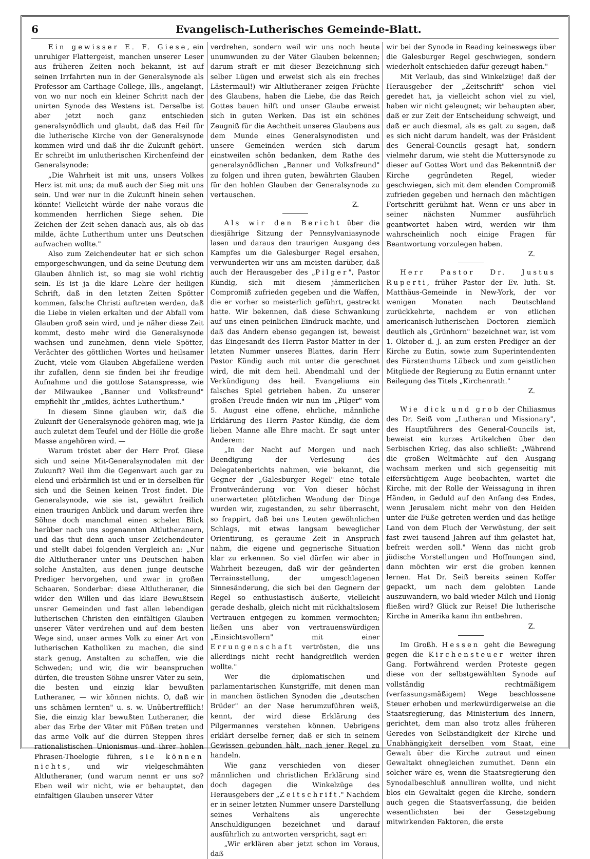6 Evangelisch-Lutherisches Gemeinde-Blatt.
Ein gewisser E. F. Giese, ein unruhiger Flattergeist, manchen unserer Leser aus früheren Zeiten noch bekannt, ist auf seinen Irrfahrten nun in der Generalsynode als Professor am Carthage College, Ills., angelangt, von wo nur noch ein kleiner Schritt nach der unirten Synode des Westens ist. Derselbe ist aber jetzt noch ganz entschieden generalsynödlich und glaubt, daß das Heil für die lutherische Kirche von der Generalsynode kommen wird und daß ihr die Zukunft gehört. Er schreibt im unlutherischen Kirchenfeind der Generalsynode:
„Die Wahrheit ist mit uns, unsers Volkes Herz ist mit uns; da muß auch der Sieg mit uns sein. Und wer nur in die Zukunft hinein sehen könnte! Vielleicht würde der nahe voraus die kommenden herrlichen Siege sehen. Die Zeichen der Zeit sehen danach aus, als ob das milde, ächte Lutherthum unter uns Deutschen aufwachen wollte."
Also zum Zeichendeuter hat er sich schon emporgeschwungen, und da seine Deutung dem Glauben ähnlich ist, so mag sie wohl richtig sein. Es ist ja die klare Lehre der heiligen Schrift, daß in den letzten Zeiten Spötter kommen, falsche Christi auftreten werden, daß die Liebe in vielen erkalten und der Abfall vom Glauben groß sein wird, und je näher diese Zeit kommt, desto mehr wird die Generalsynode wachsen und zunehmen, denn viele Spötter, Verächter des göttlichen Wortes und heilsamer Zucht, viele vom Glauben Abgefallene werden ihr zufallen, denn sie finden bei ihr freudige Aufnahme und die gottlose Satanspresse, wie der Milwaukee „Banner und Volksfreund" empfiehlt ihr „mildes, ächtes Lutherthum."
In diesem Sinne glauben wir, daß die Zukunft der Generalsynode gehören mag, wie ja auch zuletzt dem Teufel und der Hölle die große Masse angehören wird. —
Warum tröstet aber der Herr Prof. Giese sich und seine Mit-Generalsynodalen mit der Zukunft? Weil ihm die Gegenwart auch gar zu elend und erbärmlich ist und er in derselben für sich und die Seinen keinen Trost findet. Die Generalsynode, wie sie ist, gewährt freilich einen traurigen Anblick und darum werfen ihre Söhne doch manchmal einen schelen Blick herüber nach uns sogenannten Altlutheranern, und das thut denn auch unser Zeichendeuter und stellt dabei folgenden Vergleich an: „Nur die Altlutheraner unter uns Deutschen haben solche Anstalten, aus denen junge deutsche Prediger hervorgehen, und zwar in großen Schaaren. Sonderbar: diese Altlutheraner, die wider den Willen und das klare Bewußtsein unsrer Gemeinden und fast allen lebendigen lutherischen Christen den einfältigen Glauben unserer Väter verdrehen und auf dem besten Wege sind, unser armes Volk zu einer Art von lutherischen Katholiken zu machen, die sind stark genug, Anstalten zu schaffen, wie die Schweden; und wir, die wir beanspruchen dürfen, die treusten Söhne unsrer Väter zu sein, die besten und einzig klar bewußten Lutheraner, — wir können nichts. O, daß wir uns schämen lernten" u. s. w. Unübertrefflich! Sie, die einzig klar bewußten Lutheraner, die aber das Erbe der Väter mit Füßen treten und das arme Volk auf die dürren Steppen ihres rationalistischen Unionismus und ihrer hohlen Phrasen-Thoelogie führen, sie können nichts, und wir vielgeschmähten Altlutheraner, (und warum nennt er uns so? Eben weil wir nicht, wie er behauptet, den einfältigen Glauben unserer Väter
verdrehen, sondern weil wir uns noch heute unumwunden zu der Väter Glauben bekennen; darum straft er mit dieser Bezeichnung sich selber Lügen und erweist sich als ein freches Lästermaul!) wir Altlutheraner zeigen Früchte des Glaubens, haben die Liebe, die das Reich Gottes bauen hilft und unser Glaube erweist sich in guten Werken. Das ist ein schönes Zeugniß für die Aechtheit unseres Glaubens aus dem Munde eines Generalsynodisten und unsere Gemeinden werden sich darum einstweilen schön bedanken, dem Rathe des generalsynödlichen „Banner und Volksfreund" zu folgen und ihren guten, bewährten Glauben für den hohlen Glauben der Generalsynode zu vertauschen.
Z.
Als wir den Bericht über die diesjährige Sitzung der Pennsylvaniasynode lasen und daraus den traurigen Ausgang des Kampfes um die Galesburger Regel ersahen, verwunderten wir uns am meisten darüber, daß auch der Herausgeber des „Pilger", Pastor Kündig, sich mit diesem jämmerlichen Compromiß zufrieden gegeben und die Waffen, die er vorher so meisterlich geführt, gestreckt hatte. Wir bekennen, daß diese Schwankung auf uns einen peinlichen Eindruck machte, und daß das Andern ebenso gegangen ist, beweist das Eingesandt des Herrn Pastor Matter in der letzten Nummer unseres Blattes, darin Herr Pastor Kündig auch mit unter die gerechnet wird, die mit dem heil. Abendmahl und der Verkündigung des heil. Evangeliums ein falsches Spiel getrieben haben. Zu unserer großen Freude finden wir nun im „Pilger" vom 5. August eine offene, ehrliche, männliche Erklärung des Herrn Pastor Kündig, die dem lieben Manne alle Ehre macht. Er sagt unter Anderem:
„In der Nacht auf Morgen und nach Beendigung der Verlesung des Delegatenberichts nahmen, wie bekannt, die Gegner der „Galesburger Regel" eine totale Frontveränderung vor. Von dieser höchst unerwarteten plötzlichen Wendung der Dinge wurden wir, zugestanden, zu sehr überrascht, so frappirt, daß bei uns Leuten gewöhnlichen Schlags, mit etwas langsam beweglicher Orientirung, es geraume Zeit in Anspruch nahm, die eigene und gegnerische Situation klar zu erkennen. So viel dürfen wir aber in Wahrheit bezeugen, daß wir der geänderten Terrainsstellung, der umgeschlagenen Sinnesänderung, die sich bei den Gegnern der Regel so enthusiastisch äußerte, vielleicht gerade deshalb, gleich nicht mit rückhaltslosem Vertrauen entgegen zu kommen vermochten; ließen uns aber von vertrauenswürdigen „Einsichtsvollern" mit einer Errungenschaft vertrösten, die uns allerdings nicht recht handgreiflich werden wollte."
Wer die diplomatischen und parlamentarischen Kunstgriffe, mit denen man in manchen östlichen Synoden die „deutschen Brüder" an der Nase herumzuführen weiß, kennt, der wird diese Erklärung des Pilgermannes verstehen können. Uebrigens erklärt derselbe ferner, daß er sich in seinem Gewissen gebunden hält, nach jener Regel zu handeln.
Wie ganz verschieden von dieser männlichen und christlichen Erklärung sind doch dagegen die Winkelzüge des Herausgebers der „Zeitschrift." Nachdem er in seiner letzten Nummer unsere Darstellung seines Verhaltens als ungerechte Anschuldigungen bezeichnet und darauf ausführlich zu antworten verspricht, sagt er:
„Wir erklären aber jetzt schon im Voraus, daß
wir bei der Synode in Reading keineswegs über die Galesburger Regel geschwiegen, sondern wiederholt entschieden dafür gezeugt haben."
Mit Verlaub, das sind Winkelzüge! daß der Herausgeber der „Zeitschrift" schon viel geredet hat, ja vielleicht schon viel zu viel, haben wir nicht geleugnet; wir behaupten aber, daß er zur Zeit der Entscheidung schweigt, und daß er auch diesmal, als es galt zu sagen, daß es sich nicht darum handelt, was der Präsident des General-Councils gesagt hat, sondern vielmehr darum, wie steht die Muttersynode zu dieser auf Gottes Wort und das Bekenntniß der Kirche gegründeten Regel, wieder geschwiegen, sich mit dem elenden Compromiß zufrieden gegeben und hernach den mächtigen Fortschritt gerühmt hat. Wenn er uns aber in seiner nächsten Nummer ausführlich geantwortet haben wird, werden wir ihm wahrscheinlich noch einige Fragen für Beantwortung vorzulegen haben.
Z.
Herr Pastor Dr. Justus Ruperti, früher Pastor der Ev. luth. St. Matthäus-Gemeinde in New-York, der vor wenigen Monaten nach Deutschland zurückkehrte, nachdem er von etlichen americanisch-lutherischen Doctoren ziemlich deutlich als „Grünhorn" bezeichnet war, ist vom 1. Oktober d. J. an zum ersten Prediger an der Kirche zu Eutin, sowie zum Superintendenten des Fürstenthums Lübeck und zum geistlichen Mitgliede der Regierung zu Eutin ernannt unter Beilegung des Titels „Kirchenrath."
Z.
Wie dick und grob der Chiliasmus des Dr. Seiß vom „Lutheran und Missionary", des Hauptführers des General-Councils ist, beweist ein kurzes Artikelchen über den Serbischen Krieg, das also schließt: „Während die großen Weltmächte auf den Ausgang wachsam merken und sich gegenseitig mit eifersüchtigem Auge beobachten, wartet die Kirche, mit der Rolle der Weissagung in ihren Händen, in Geduld auf den Anfang des Endes, wenn Jerusalem nicht mehr von den Heiden unter die Füße getreten werden und das heilige Land von dem Fluch der Verwüstung, der seit fast zwei tausend Jahren auf ihm gelastet hat, befreit werden soll." Wenn das nicht grob jüdische Vorstellungen und Hoffnungen sind, dann möchten wir erst die groben kennen lernen. Hat Dr. Seiß bereits seinen Koffer gepackt, um nach dem gelobten Lande auszuwandern, wo bald wieder Milch und Honig fließen wird? Glück zur Reise! Die lutherische Kirche in Amerika kann ihn entbehren.
Z.
Im Großh. Hessen geht die Bewegung gegen die Kirchensteuer weiter ihren Gang. Fortwährend werden Proteste gegen diese von der selbstgewählten Synode auf vollständig rechtmäßigem (verfassungsmäßigem) Wege beschlossene Steuer erhoben und merkwürdigerweise an die Staatsregierung, das Ministerium des Innern, gerichtet, dem man also trotz alles früheren Geredes von Selbständigkeit der Kirche und Unabhängigkeit derselben vom Staat, eine Gewalt über die Kirche zutraut und einen Gewaltakt ohnegleichen zumuthet. Denn ein solcher wäre es, wenn die Staatsregierung den Synodalbeschluß annulliren wollte, und nicht blos ein Gewaltakt gegen die Kirche, sondern auch gegen die Staatsverfassung, die beiden wesentlichsten bei der Gesetzgebung mitwirkenden Faktoren, die erste